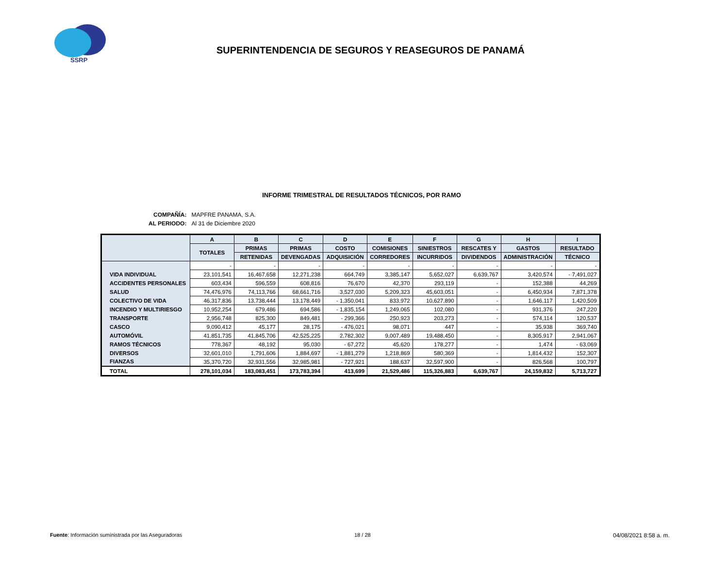SSRP
SUPERINTENDENCIA DE SEGUROS Y REASEGUROS DE PANAMÁ
INFORME TRIMESTRAL DE RESULTADOS TÉCNICOS, POR RAMO
| COMPAÑÍA: | MAPFRE PANAMA, S.A. |
| AL PERIODO: | Al 31 de Diciembre 2020 |
| | A | B | C | D | E | F | G | H | I |
| --- | --- | --- | --- | --- | --- | --- | --- | --- | --- |
| | TOTALES | PRIMAS | PRIMAS | COSTO | COMISIONES | SINIESTROS | RESCATES Y | GASTOS | RESULTADO |
| | | RETENIDAS | DEVENGADAS | ADQUISICIÓN | CORREDORES | INCURRIDOS | DIVIDENDOS | ADMINISTRACIÓN | TÉCNICO |
| | - | - | - | - | - | - | - | - | - |
| VIDA INDIVIDUAL | 23,101,541 | 16,467,658 | 12,271,238 | 664,749 | 3,385,147 | 5,652,027 | 6,639,767 | 3,420,574 | - 7,491,027 |
| ACCIDENTES PERSONALES | 603,434 | 596,559 | 608,816 | 76,670 | 42,370 | 293,119 | - | 152,388 | 44,269 |
| SALUD | 74,476,976 | 74,113,766 | 68,661,716 | 3,527,030 | 5,209,323 | 45,603,051 | - | 6,450,934 | 7,871,378 |
| COLECTIVO DE VIDA | 46,317,836 | 13,738,444 | 13,178,449 | - 1,350,041 | 833,972 | 10,627,890 | - | 1,646,117 | 1,420,509 |
| INCENDIO Y MULTIRIESGO | 10,952,254 | 679,486 | 694,586 | - 1,835,154 | 1,249,065 | 102,080 | - | 931,376 | 247,220 |
| TRANSPORTE | 2,956,748 | 825,300 | 849,481 | - 299,366 | 250,923 | 203,273 | - | 574,114 | 120,537 |
| CASCO | 9,090,412 | 45,177 | 28,175 | - 476,021 | 98,071 | 447 | - | 35,938 | 369,740 |
| AUTOMÓVIL | 41,851,735 | 41,845,706 | 42,525,225 | 2,782,302 | 9,007,489 | 19,488,450 | - | 8,305,917 | 2,941,067 |
| RAMOS TÉCNICOS | 778,367 | 48,192 | 95,030 | - 67,272 | 45,620 | 178,277 | - | 1,474 | - 63,069 |
| DIVERSOS | 32,601,010 | 1,791,606 | 1,884,697 | - 1,881,279 | 1,218,869 | 580,369 | - | 1,814,432 | 152,307 |
| FIANZAS | 35,370,720 | 32,931,556 | 32,985,981 | - 727,921 | 188,637 | 32,597,900 | - | 826,568 | 100,797 |
| TOTAL | 278,101,034 | 183,083,451 | 173,783,394 | 413,699 | 21,529,486 | 115,326,883 | 6,639,767 | 24,159,832 | 5,713,727 |
Fuente: Información suministrada por las Aseguradoras
18 / 28 04/08/2021 8:58 a. m.